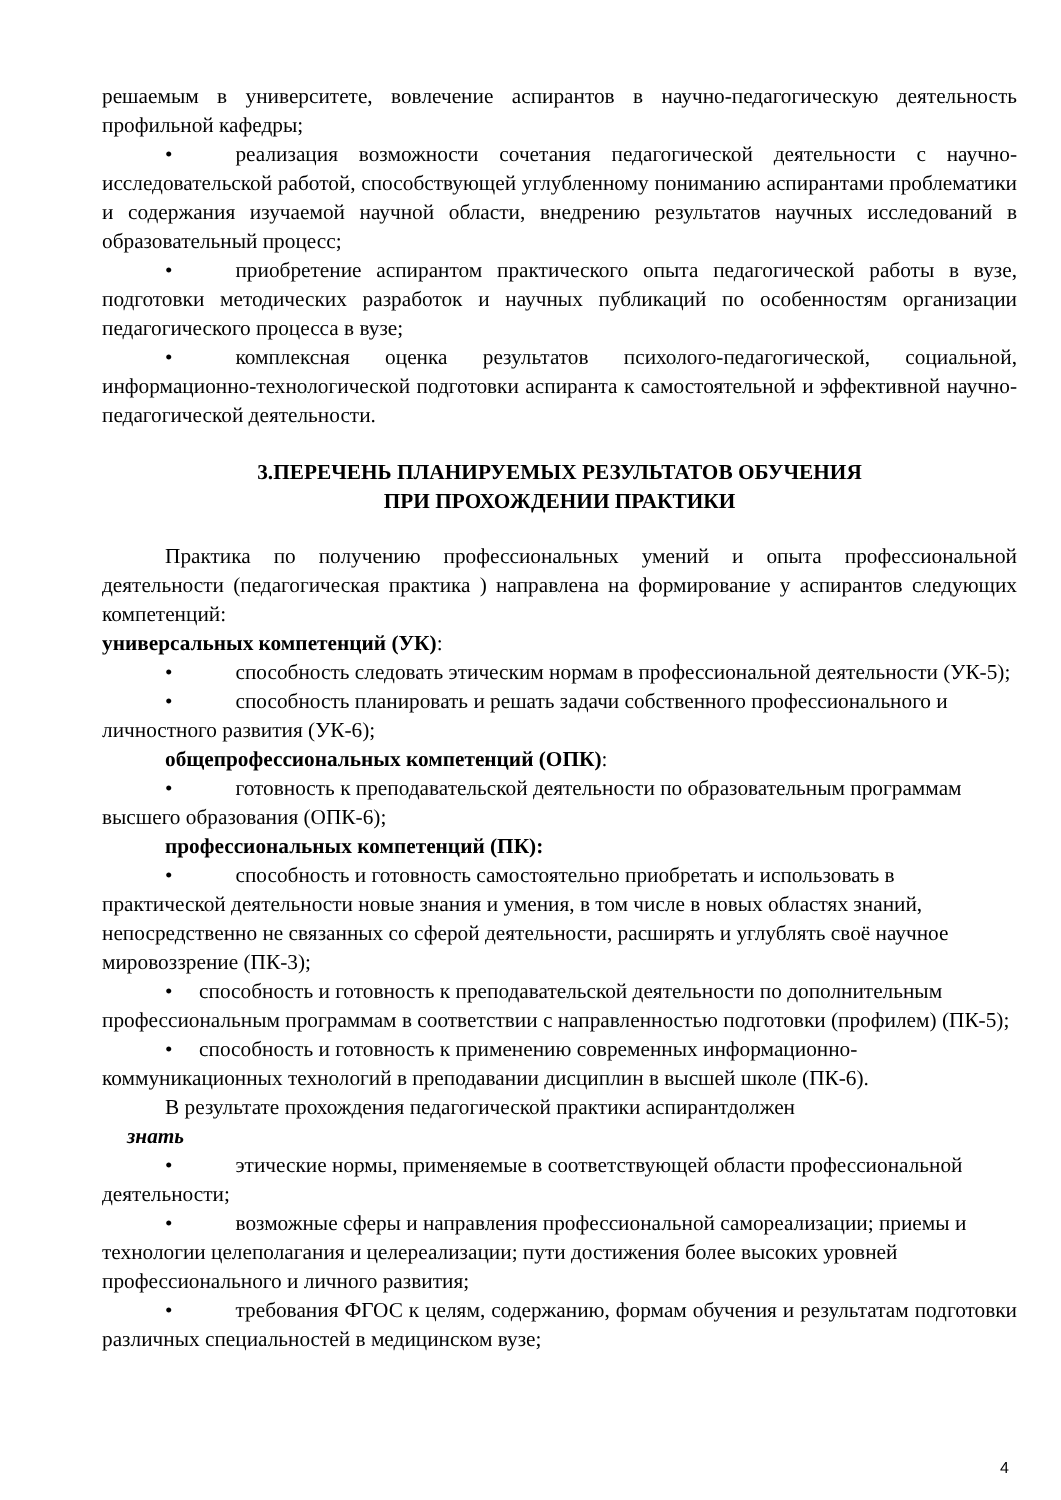решаемым в университете, вовлечение аспирантов в научно-педагогическую деятельность профильной кафедры;
• реализация возможности сочетания педагогической деятельности с научно-исследовательской работой, способствующей углубленному пониманию аспирантами проблематики и содержания изучаемой научной области, внедрению результатов научных исследований в образовательный процесс;
• приобретение аспирантом практического опыта педагогической работы в вузе, подготовки методических разработок и научных публикаций по особенностям организации педагогического процесса в вузе;
• комплексная оценка результатов психолого-педагогической, социальной, информационно-технологической подготовки аспиранта к самостоятельной и эффективной научно-педагогической деятельности.
3.ПЕРЕЧЕНЬ ПЛАНИРУЕМЫХ РЕЗУЛЬТАТОВ ОБУЧЕНИЯ
ПРИ ПРОХОЖДЕНИИ ПРАКТИКИ
Практика по получению профессиональных умений и опыта профессиональной деятельности (педагогическая практика ) направлена на формирование у аспирантов следующих компетенций:
универсальных компетенций (УК):
• способность следовать этическим нормам в профессиональной деятельности (УК-5);
• способность планировать и решать задачи собственного профессионального и личностного развития (УК-6);
общепрофессиональных компетенций (ОПК):
• готовность к преподавательской деятельности по образовательным программам высшего образования (ОПК-6);
профессиональных компетенций (ПК):
• способность и готовность самостоятельно приобретать и использовать в практической деятельности новые знания и умения, в том числе в новых областях знаний, непосредственно не связанных со сферой деятельности, расширять и углублять своё научное мировоззрение (ПК-3);
• способность и готовность к преподавательской деятельности по дополнительным профессиональным программам в соответствии с направленностью подготовки (профилем) (ПК-5);
• способность и готовность к применению современных информационно-коммуникационных технологий в преподавании дисциплин в высшей школе (ПК-6).
В результате прохождения педагогической практики аспирантдолжен
знать
• этические нормы, применяемые в соответствующей области профессиональной деятельности;
• возможные сферы и направления профессиональной самореализации; приемы и технологии целеполагания и целереализации; пути достижения более высоких уровней профессионального и личного развития;
• требования ФГОС к целям, содержанию, формам обучения и результатам подготовки различных специальностей в медицинском вузе;
4